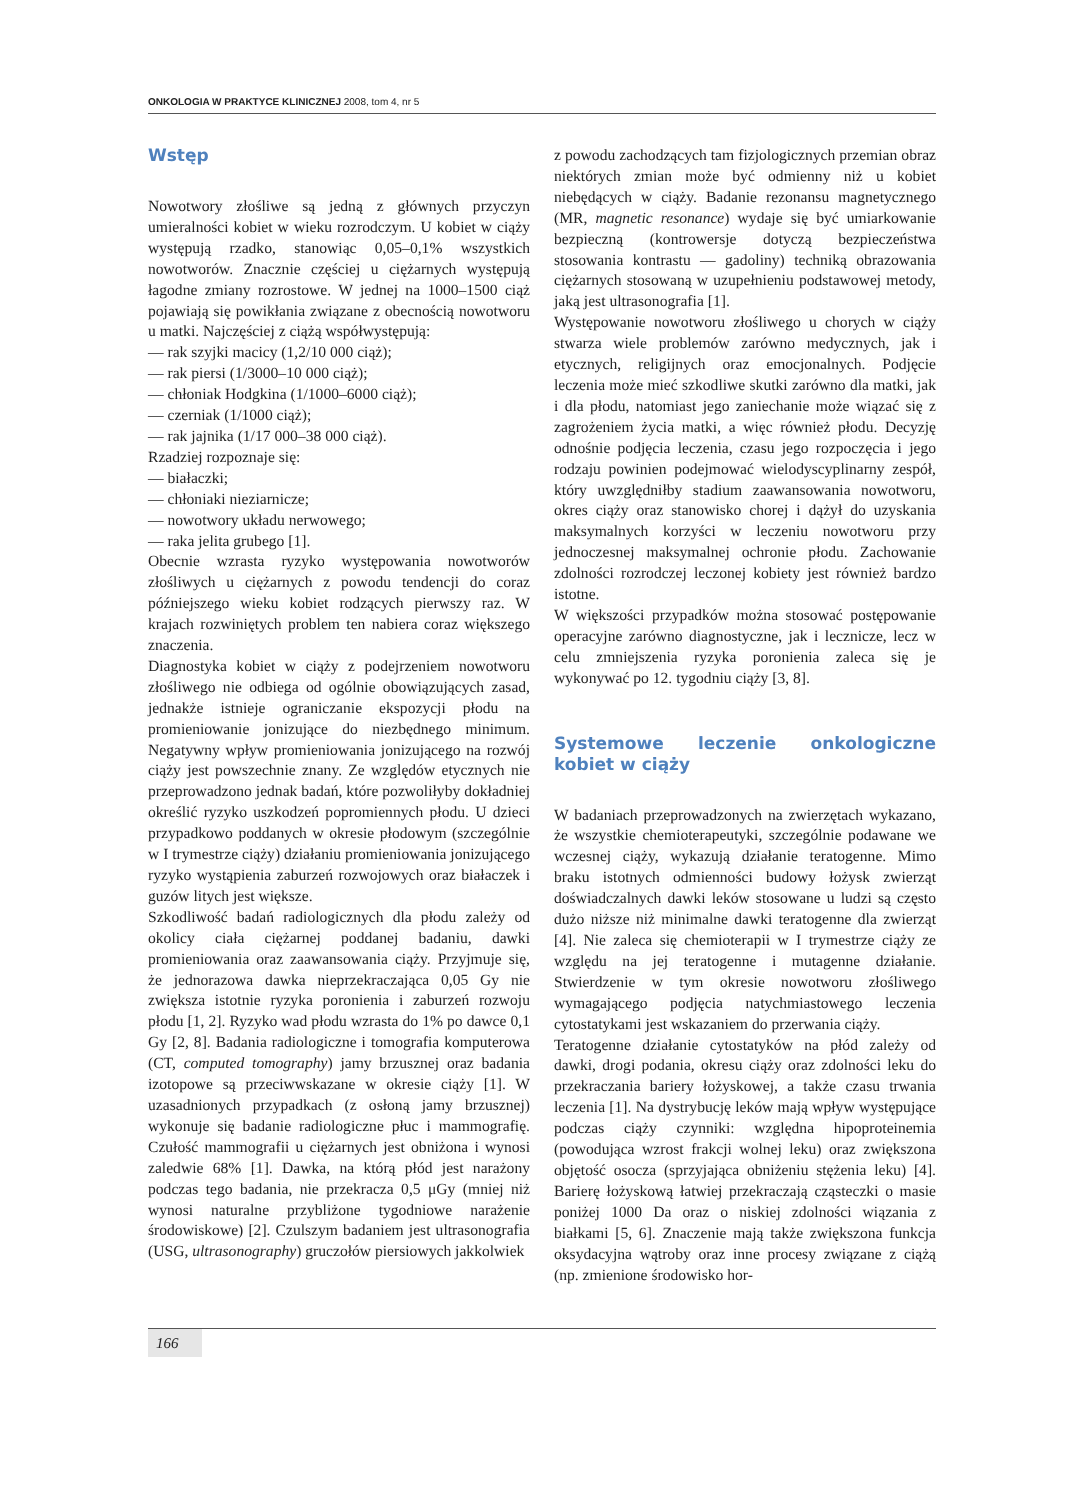ONKOLOGIA W PRAKTYCE KLINICZNEJ 2008, tom 4, nr 5
Wstęp
Nowotwory złośliwe są jedną z głównych przyczyn umieralności kobiet w wieku rozrodczym. U kobiet w ciąży występują rzadko, stanowiąc 0,05–0,1% wszystkich nowotworów. Znacznie częściej u ciężarnych występują łagodne zmiany rozrostowe. W jednej na 1000–1500 ciąż pojawiają się powikłania związane z obecnością nowotworu u matki. Najczęściej z ciążą współwystępują:
— rak szyjki macicy (1,2/10 000 ciąż);
— rak piersi (1/3000–10 000 ciąż);
— chłoniak Hodgkina (1/1000–6000 ciąż);
— czerniak (1/1000 ciąż);
— rak jajnika (1/17 000–38 000 ciąż).
Rzadziej rozpoznaje się:
— białaczki;
— chłoniaki nieziarnicze;
— nowotwory układu nerwowego;
— raka jelita grubego [1].
Obecnie wzrasta ryzyko występowania nowotworów złośliwych u ciężarnych z powodu tendencji do coraz późniejszego wieku kobiet rodzących pierwszy raz. W krajach rozwiniętych problem ten nabiera coraz większego znaczenia.
Diagnostyka kobiet w ciąży z podejrzeniem nowotworu złośliwego nie odbiega od ogólnie obowiązujących zasad, jednakże istnieje ograniczanie ekspozycji płodu na promieniowanie jonizujące do niezbędnego minimum. Negatywny wpływ promieniowania jonizującego na rozwój ciąży jest powszechnie znany. Ze względów etycznych nie przeprowadzono jednak badań, które pozwoliłyby dokładniej określić ryzyko uszkodzeń popromiennych płodu. U dzieci przypadkowo poddanych w okresie płodowym (szczególnie w I trymestrze ciąży) działaniu promieniowania jonizującego ryzyko wystąpienia zaburzeń rozwojowych oraz białaczek i guzów litych jest większe.
Szkodliwość badań radiologicznych dla płodu zależy od okolicy ciała ciężarnej poddanej badaniu, dawki promieniowania oraz zaawansowania ciąży. Przyjmuje się, że jednorazowa dawka nieprzekraczająca 0,05 Gy nie zwiększa istotnie ryzyka poronienia i zaburzeń rozwoju płodu [1, 2]. Ryzyko wad płodu wzrasta do 1% po dawce 0,1 Gy [2, 8]. Badania radiologiczne i tomografia komputerowa (CT, computed tomography) jamy brzusznej oraz badania izotopowe są przeciwwskazane w okresie ciąży [1]. W uzasadnionych przypadkach (z osłoną jamy brzusznej) wykonuje się badanie radiologiczne płuc i mammografię. Czułość mammografii u ciężarnych jest obniżona i wynosi zaledwie 68% [1]. Dawka, na którą płód jest narażony podczas tego badania, nie przekracza 0,5 μGy (mniej niż wynosi naturalne przybliżone tygodniowe narażenie środowiskowe) [2]. Czulszym badaniem jest ultrasonografia (USG, ultrasonography) gruczołów piersiowych jakkolwiek
z powodu zachodzących tam fizjologicznych przemian obraz niektórych zmian może być odmienny niż u kobiet niebędących w ciąży. Badanie rezonansu magnetycznego (MR, magnetic resonance) wydaje się być umiarkowanie bezpieczną (kontrowersje dotyczą bezpieczeństwa stosowania kontrastu — gadoliny) techniką obrazowania ciężarnych stosowaną w uzupełnieniu podstawowej metody, jaką jest ultrasonografia [1].
Występowanie nowotworu złośliwego u chorych w ciąży stwarza wiele problemów zarówno medycznych, jak i etycznych, religijnych oraz emocjonalnych. Podjęcie leczenia może mieć szkodliwe skutki zarówno dla matki, jak i dla płodu, natomiast jego zaniechanie może wiązać się z zagrożeniem życia matki, a więc również płodu. Decyzję odnośnie podjęcia leczenia, czasu jego rozpoczęcia i jego rodzaju powinien podejmować wielodyscyplinarny zespół, który uwzględniłby stadium zaawansowania nowotworu, okres ciąży oraz stanowisko chorej i dążył do uzyskania maksymalnych korzyści w leczeniu nowotworu przy jednoczesnej maksymalnej ochronie płodu. Zachowanie zdolności rozrodczej leczonej kobiety jest również bardzo istotne.
W większości przypadków można stosować postępowanie operacyjne zarówno diagnostyczne, jak i lecznicze, lecz w celu zmniejszenia ryzyka poronienia zaleca się je wykonywać po 12. tygodniu ciąży [3, 8].
Systemowe leczenie onkologiczne kobiet w ciąży
W badaniach przeprowadzonych na zwierzętach wykazano, że wszystkie chemioterapeutyki, szczególnie podawane we wczesnej ciąży, wykazują działanie teratogenne. Mimo braku istotnych odmienności budowy łożysk zwierząt doświadczalnych dawki leków stosowane u ludzi są często dużo niższe niż minimalne dawki teratogenne dla zwierząt [4]. Nie zaleca się chemioterapii w I trymestrze ciąży ze względu na jej teratogenne i mutagenne działanie. Stwierdzenie w tym okresie nowotworu złośliwego wymagającego podjęcia natychmiastowego leczenia cytostatykami jest wskazaniem do przerwania ciąży.
Teratogenne działanie cytostatyków na płód zależy od dawki, drogi podania, okresu ciąży oraz zdolności leku do przekraczania bariery łożyskowej, a także czasu trwania leczenia [1]. Na dystrybucję leków mają wpływ występujące podczas ciąży czynniki: względna hipoproteinemia (powodująca wzrost frakcji wolnej leku) oraz zwiększona objętość osocza (sprzyjająca obniżeniu stężenia leku) [4]. Barierę łożyskową łatwiej przekraczają cząsteczki o masie poniżej 1000 Da oraz o niskiej zdolności wiązania z białkami [5, 6]. Znaczenie mają także zwiększona funkcja oksydacyjna wątroby oraz inne procesy związane z ciążą (np. zmienione środowisko hor-
166